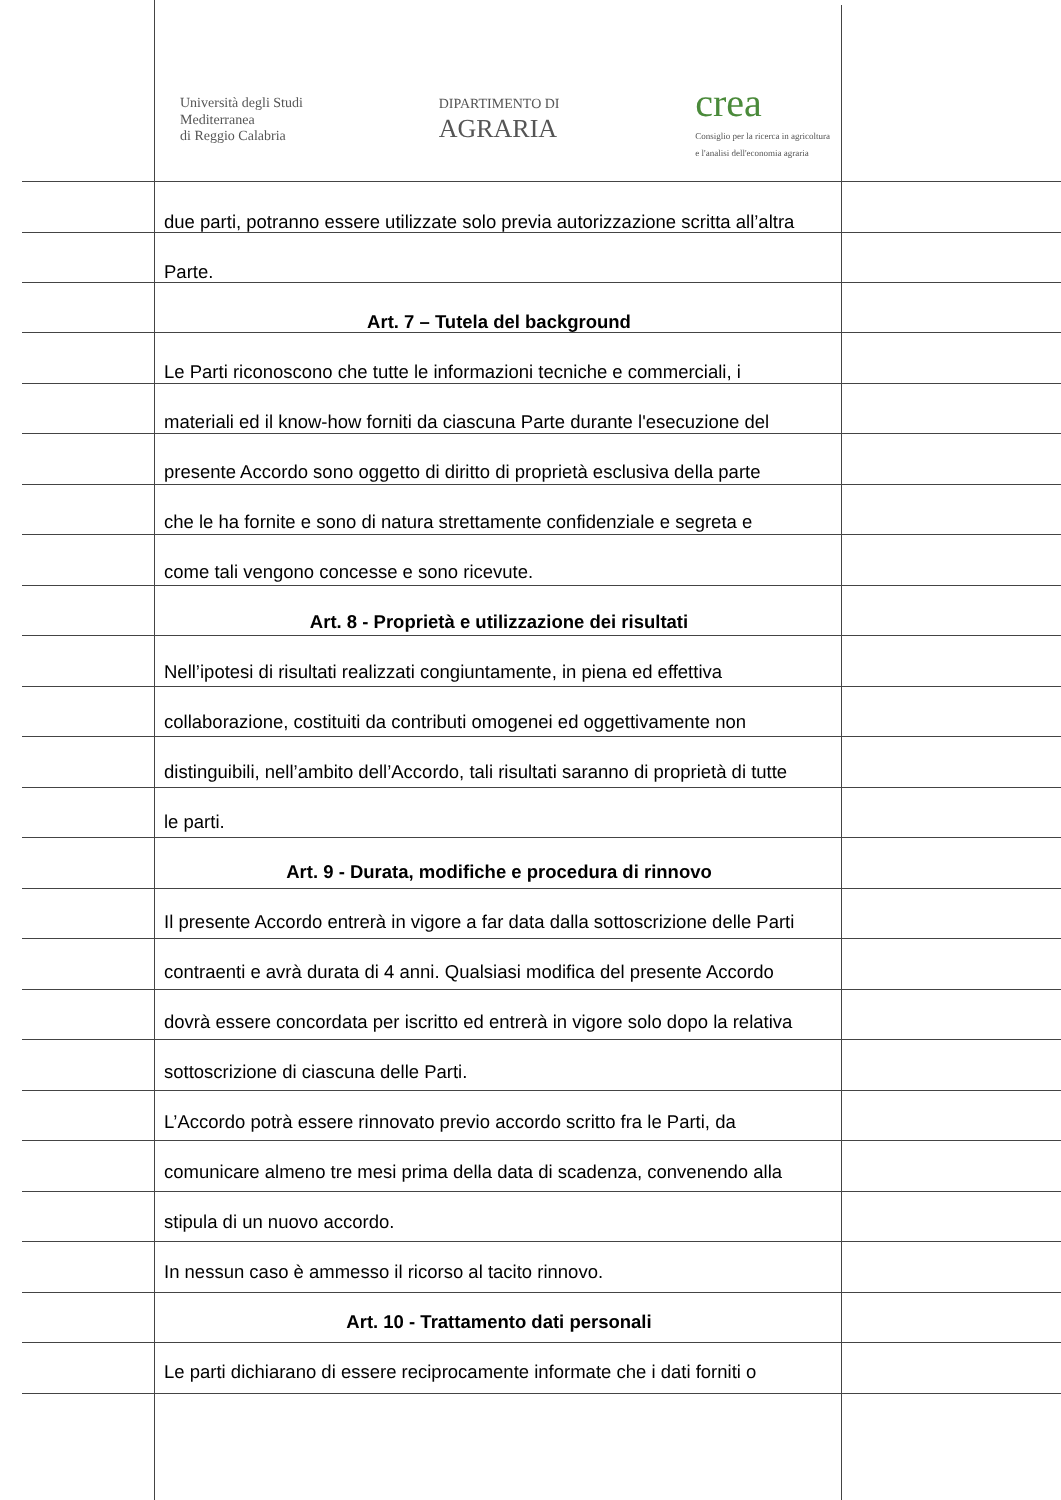Università degli Studi
Mediterranea
di Reggio Calabria
DIPARTIMENTO DI
AGRARIA
crea
Consiglio per la ricerca in agricoltura
e l'analisi dell'economia agraria
due parti, potranno essere utilizzate solo previa autorizzazione scritta all’altra
Parte.
Art. 7 – Tutela del background
Le Parti riconoscono che tutte le informazioni tecniche e commerciali, i
materiali ed il know-how forniti da ciascuna Parte durante l'esecuzione del
presente Accordo sono oggetto di diritto di proprietà esclusiva della parte
che le ha fornite e sono di natura strettamente confidenziale e segreta e
come tali vengono concesse e sono ricevute.
Art. 8 - Proprietà e utilizzazione dei risultati
Nell’ipotesi di risultati realizzati congiuntamente, in piena ed effettiva
collaborazione, costituiti da contributi omogenei ed oggettivamente non
distinguibili, nell’ambito dell’Accordo, tali risultati saranno di proprietà di tutte
le parti.
Art. 9 - Durata, modifiche e procedura di rinnovo
Il presente Accordo entrerà in vigore a far data dalla sottoscrizione delle Parti
contraenti e avrà durata di 4 anni. Qualsiasi modifica del presente Accordo
dovrà essere concordata per iscritto ed entrerà in vigore solo dopo la relativa
sottoscrizione di ciascuna delle Parti.
L’Accordo potrà essere rinnovato previo accordo scritto fra le Parti, da
comunicare almeno tre mesi prima della data di scadenza, convenendo alla
stipula di un nuovo accordo.
In nessun caso è ammesso il ricorso al tacito rinnovo.
Art. 10 - Trattamento dati personali
Le parti dichiarano di essere reciprocamente informate che i dati forniti o